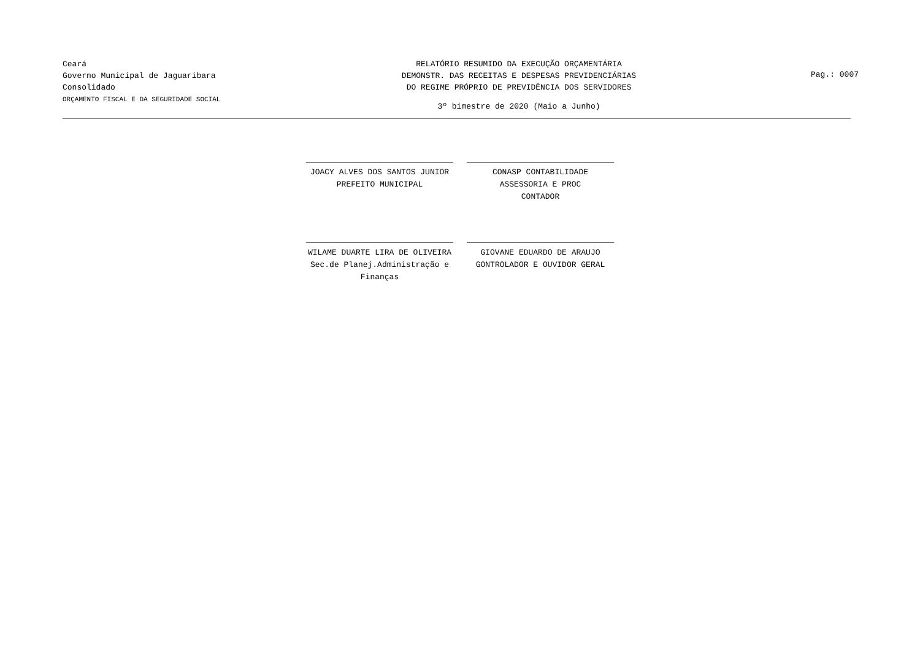Ceará
Governo Municipal de Jaguaribara
Consolidado
ORÇAMENTO FISCAL E DA SEGURIDADE SOCIAL
RELATÓRIO RESUMIDO DA EXECUÇÃO ORÇAMENTÁRIA
DEMONSTR. DAS RECEITAS E DESPESAS PREVIDENCIÁRIAS
DO REGIME PRÓPRIO DE PREVIDÊNCIA DOS SERVIDORES
3º bimestre de 2020 (Maio a Junho)
Pag.: 0007
JOACY ALVES DOS SANTOS JUNIOR
PREFEITO MUNICIPAL
CONASP CONTABILIDADE ASSESSORIA E PROC
CONTADOR
WILAME DUARTE LIRA DE OLIVEIRA
Sec.de Planej.Administração e Finanças
GIOVANE EDUARDO DE ARAUJO
GONTROLADOR E OUVIDOR GERAL